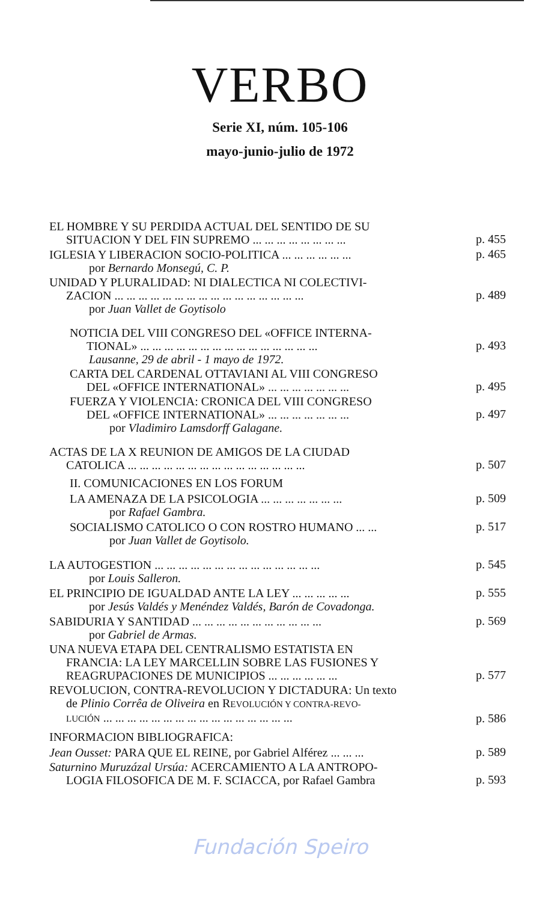VERBO
Serie XI, núm. 105-106
mayo-junio-julio de 1972
EL HOMBRE Y SU PERDIDA ACTUAL DEL SENTIDO DE SU
SITUACION Y DEL FIN SUPREMO ... ... ... ... ... ... ... ...
p. 455
IGLESIA Y LIBERACION SOCIO-POLITICA ... ... ... ... ... ...
p. 465
por Bernardo Monsegú, C. P.
UNIDAD Y PLURALIDAD: NI DIALECTICA NI COLECTIVI-
ZACION ... ... ... ... ... ... ... ... ... ... ... ... ... ... ... ...
p. 489
por Juan Vallet de Goytisolo
NOTICIA DEL VIII CONGRESO DEL «OFFICE INTERNA-
TIONAL» ... ... ... ... ... ... ... ... ... ... ... ... ... ... ...
p. 493
Lausanne, 29 de abril - 1 mayo de 1972.
CARTA DEL CARDENAL OTTAVIANI AL VIII CONGRESO
DEL «OFFICE INTERNATIONAL» ... ... ... ... ... ... ...
p. 495
FUERZA Y VIOLENCIA: CRONICA DEL VIII CONGRESO
DEL «OFFICE INTERNATIONAL» ... ... ... ... ... ... ...
p. 497
por Vladimiro Lamsdorff Galagane.
ACTAS DE LA X REUNION DE AMIGOS DE LA CIUDAD
CATOLICA ... ... ... ... ... ... ... ... ... ... ... ... ... ... ...
p. 507
II. COMUNICACIONES EN LOS FORUM
LA AMENAZA DE LA PSICOLOGIA ... ... ... ... ... ... ...
p. 509
por Rafael Gambra.
SOCIALISMO CATOLICO O CON ROSTRO HUMANO ... ...
p. 517
por Juan Vallet de Goytisolo.
LA AUTOGESTION ... ... ... ... ... ... ... ... ... ... ... ... ... ...
p. 545
por Louis Salleron.
EL PRINCIPIO DE IGUALDAD ANTE LA LEY ... ... ... ... ...
p. 555
por Jesús Valdés y Menéndez Valdés, Barón de Covadonga.
SABIDURIA Y SANTIDAD ... ... ... ... ... ... ... ... ... ... ...
p. 569
por Gabriel de Armas.
UNA NUEVA ETAPA DEL CENTRALISMO ESTATISTA EN
FRANCIA: LA LEY MARCELLIN SOBRE LAS FUSIONES Y
REAGRUPACIONES DE MUNICIPIOS ... ... ... ... ... ...
p. 577
REVOLUCION, CONTRA-REVOLUCION Y DICTADURA: Un texto
de Plinio Corrêa de Oliveira en REVOLUCIÓN Y CONTRA-REVO-
LUCIÓN ... ... ... ... ... ... ... ... ... ... ... ... ... ... ... ...
p. 586
INFORMACION BIBLIOGRAFICA:
Jean Ousset: PARA QUE EL REINE, por Gabriel Alférez ... ... ...
p. 589
Saturnino Muruzázal Ursúa: ACERCAMIENTO A LA ANTROPO-
LOGIA FILOSOFICA DE M. F. SCIACCA, por Rafael Gambra
p. 593
Fundación Speiro